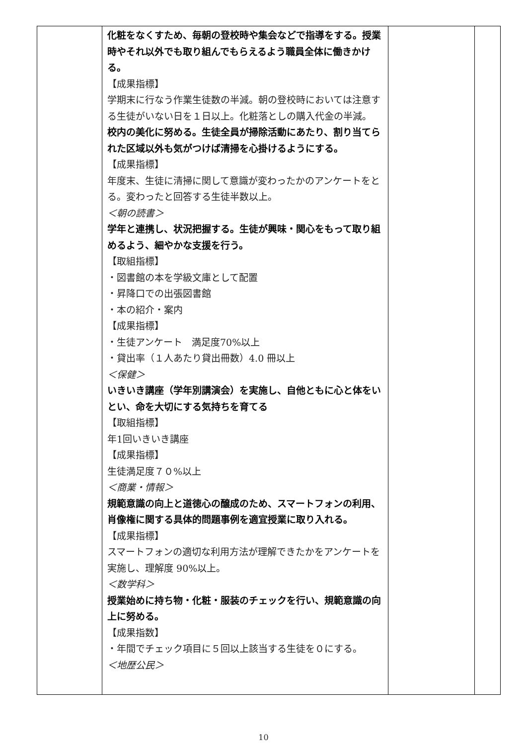| | 化粧をなくすため、毎朝の登校時や集会などで指導をする。授業時やそれ以外でも取り組んでもらえるよう職員全体に働きかける。 【成果指標】 学期末に行なう作業生徒数の半減。朝の登校時においては注意する生徒がいない日を１日以上。化粧落としの購入代金の半減。 校内の美化に努める。生徒全員が掃除活動にあたり、割り当てられた区域以外も気がつけば清掃を心掛けるようにする。 【成果指標】 年度末、生徒に清掃に関して意識が変わったかのアンケートをとる。変わったと回答する生徒半数以上。 ＜朝の読書＞ 学年と連携し、状況把握する。生徒が興味・関心をもって取り組めるよう、細やかな支援を行う。 【取組指標】 ・図書館の本を学級文庫として配置 ・昇降口での出張図書館 ・本の紹介・案内 【成果指標】 ・生徒アンケート 満足度70%以上 ・貸出率（１人あたり貸出冊数）4.0 冊以上 ＜保健＞ いきいき講座（学年別講演会）を実施し、自他ともに心と体をいとい、命を大切にする気持ちを育てる 【取組指標】 年1回いきいき講座 【成果指標】 生徒満足度７０%以上 ＜商業・情報＞ 規範意識の向上と道徳心の醸成のため、スマートフォンの利用、肖像権に関する具体的問題事例を適宜授業に取り入れる。 【成果指標】 スマートフォンの適切な利用方法が理解できたかをアンケートを実施し、理解度 90%以上。 ＜数学科＞ 授業始めに持ち物・化粧・服装のチェックを行い、規範意識の向上に努める。 【成果指数】 ・年間でチェック項目に５回以上該当する生徒を０にする。 ＜地歴公民＞ | | |
10